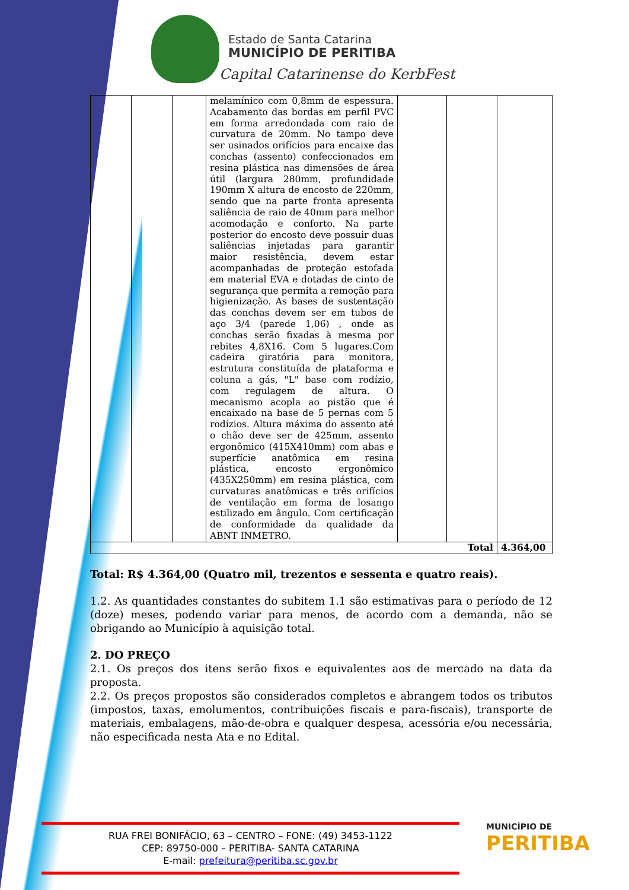Estado de Santa Catarina
MUNICÍPIO DE PERITIBA
Capital Catarinense do KerbFest
| | | | melamínico com 0,8mm de espessura. Acabamento das bordas em perfil PVC em forma arredondada com raio de curvatura de 20mm. No tampo deve ser usinados orifícios para encaixe das conchas (assento) confeccionados em resina plástica nas dimensões de área útil (largura 280mm, profundidade 190mm X altura de encosto de 220mm, sendo que na parte fronta apresenta saliência de raio de 40mm para melhor acomodação e conforto. Na parte posterior do encosto deve possuir duas saliências injetadas para garantir maior resistência, devem estar acompanhadas de proteção estofada em material EVA e dotadas de cinto de segurança que permita a remoção para higienização. As bases de sustentação das conchas devem ser em tubos de aço 3/4 (parede 1,06) , onde as conchas serão fixadas à mesma por rebites 4,8X16. Com 5 lugares.Com cadeira giratória para monitora, estrutura constituída de plataforma e coluna a gás, "L" base com rodízio, com regulagem de altura. O mecanismo acopla ao pistão que é encaixado na base de 5 pernas com 5 rodízios. Altura máxima do assento até o chão deve ser de 425mm, assento ergonômico (415X410mm) com abas e superfície anatômica em resina plástica, encosto ergonômico (435X250mm) em resina plástica, com curvaturas anatômicas e três orifícios de ventilação em forma de losango estilizado em ângulo. Com certificação de conformidade da qualidade da ABNT INMETRO. | | | |
| Total | | | | | | 4.364,00 |
Total: R$ 4.364,00 (Quatro mil, trezentos e sessenta e quatro reais).
1.2. As quantidades constantes do subitem 1.1 são estimativas para o período de 12 (doze) meses, podendo variar para menos, de acordo com a demanda, não se obrigando ao Município à aquisição total.
2. DO PREÇO
2.1. Os preços dos itens serão fixos e equivalentes aos de mercado na data da proposta.
2.2. Os preços propostos são considerados completos e abrangem todos os tributos (impostos, taxas, emolumentos, contribuições fiscais e para-fiscais), transporte de materiais, embalagens, mão-de-obra e qualquer despesa, acessória e/ou necessária, não especificada nesta Ata e no Edital.
RUA FREI BONIFÁCIO, 63 – CENTRO – FONE: (49) 3453-1122
CEP: 89750-000 – PERITIBA- SANTA CATARINA
E-mail: prefeitura@peritiba.sc.gov.br
MUNICÍPIO DE
PERITIBA